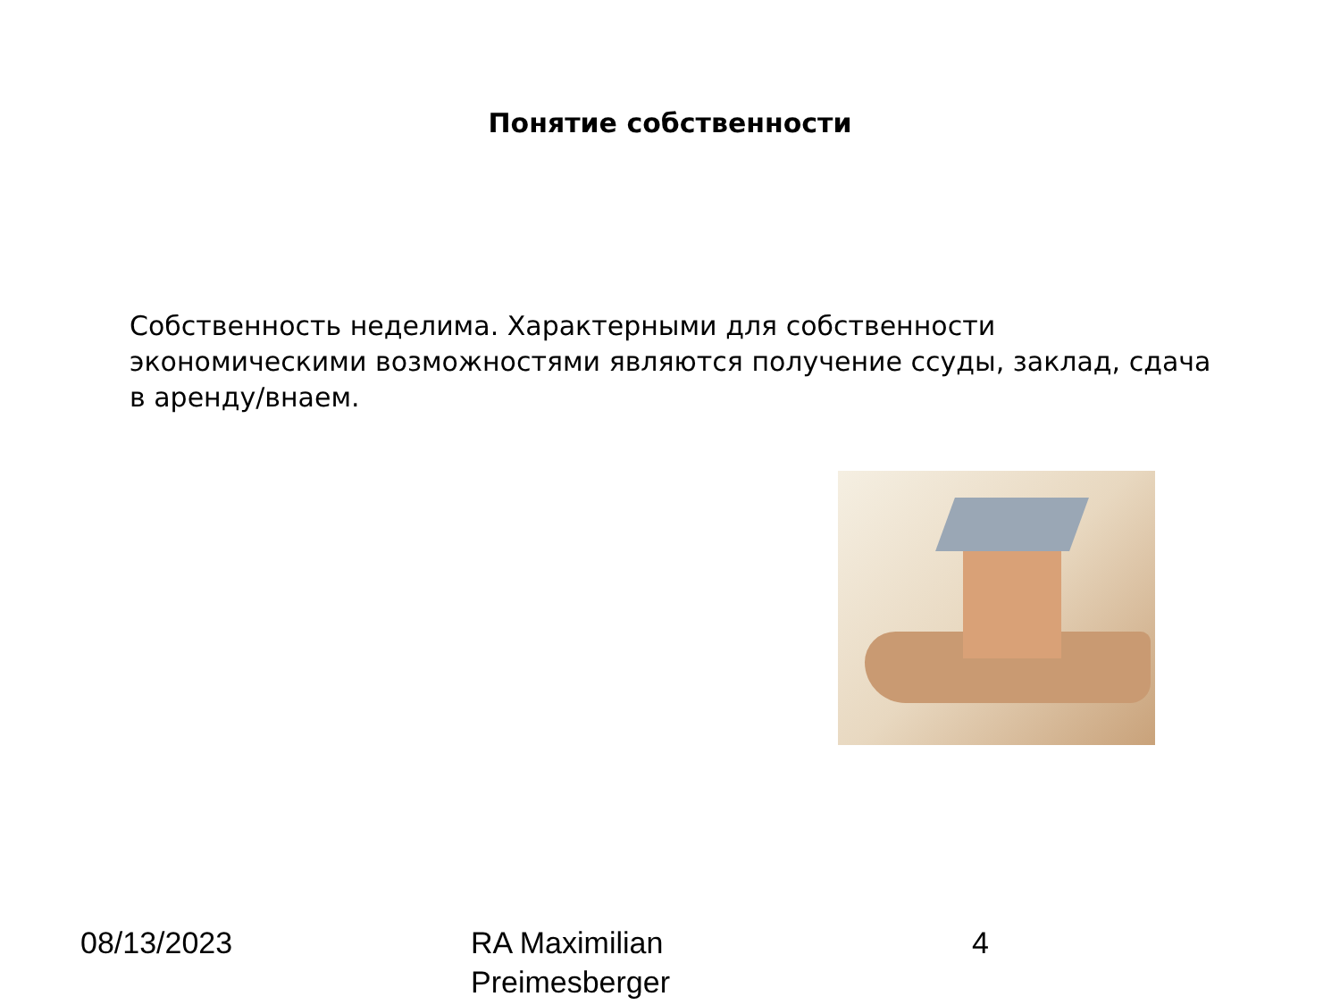Понятие собственности
Собственность неделима. Характерными для собственности экономическими возможностями являются получение ссуды, заклад, сдача в аренду/внаем.
08/13/2023
RA Maximilian
Preimesberger
4